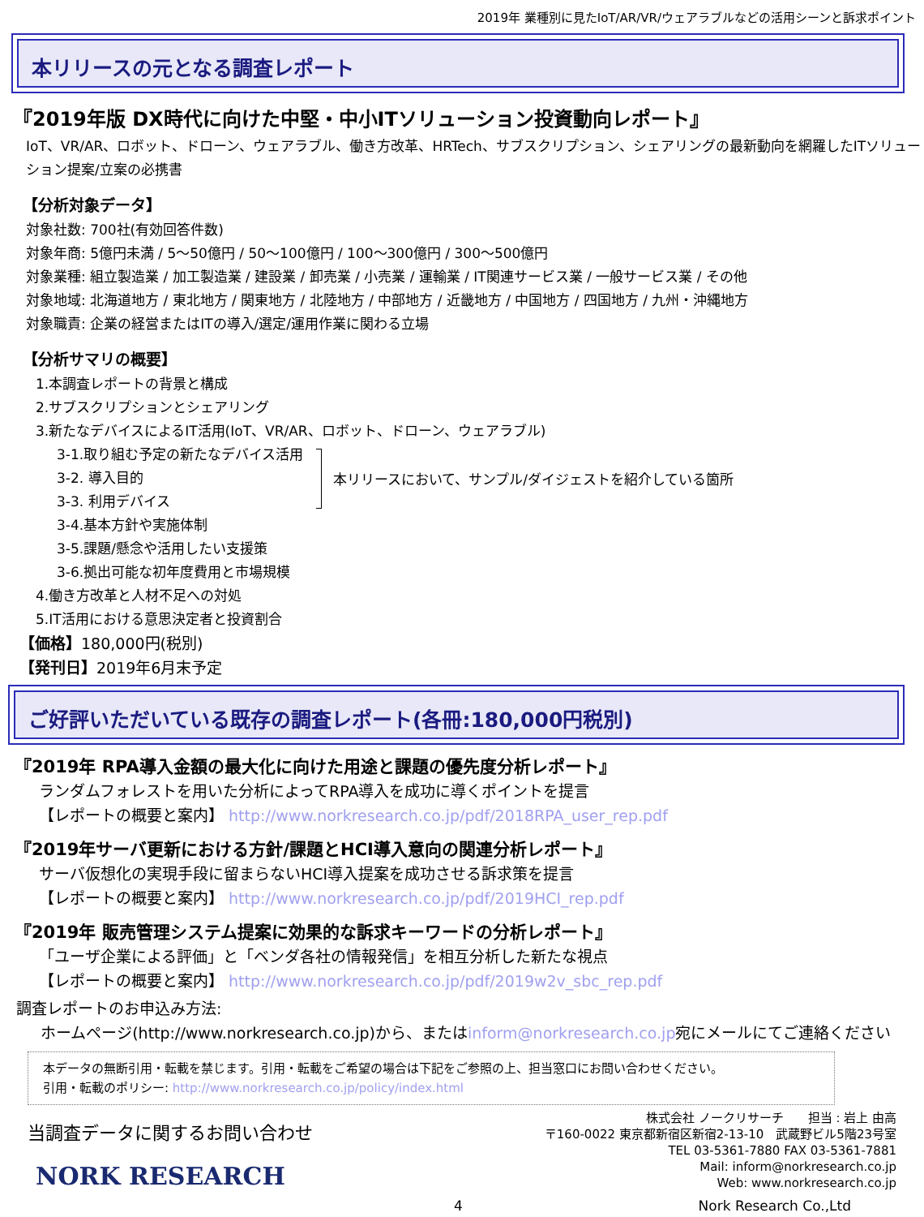2019年 業種別に見たIoT/AR/VR/ウェアラブルなどの活用シーンと訴求ポイント
本リリースの元となる調査レポート
『2019年版 DX時代に向けた中堅・中小ITソリューション投資動向レポート』
IoT、VR/AR、ロボット、ドローン、ウェアラブル、働き方改革、HRTech、サブスクリプション、シェアリングの最新動向を網羅したITソリューション提案/立案の必携書
【分析対象データ】
対象社数: 700社(有効回答件数)
対象年商: 5億円未満 / 5～50億円 / 50～100億円 / 100～300億円 / 300～500億円
対象業種: 組立製造業 / 加工製造業 / 建設業 / 卸売業 / 小売業 / 運輸業 / IT関連サービス業 / 一般サービス業 / その他
対象地域: 北海道地方 / 東北地方 / 関東地方 / 北陸地方 / 中部地方 / 近畿地方 / 中国地方 / 四国地方 / 九州・沖縄地方
対象職責: 企業の経営またはITの導入/選定/運用作業に関わる立場
【分析サマリの概要】
1.本調査レポートの背景と構成
2.サブスクリプションとシェアリング
3.新たなデバイスによるIT活用(IoT、VR/AR、ロボット、ドローン、ウェアラブル)
3-1.取り組む予定の新たなデバイス活用
3-2. 導入目的
3-3. 利用デバイス
本リリースにおいて、サンプル/ダイジェストを紹介している箇所
3-4.基本方針や実施体制
3-5.課題/懸念や活用したい支援策
3-6.拠出可能な初年度費用と市場規模
4.働き方改革と人材不足への対処
5.IT活用における意思決定者と投資割合
【価格】180,000円(税別)
【発刊日】2019年6月末予定
ご好評いただいている既存の調査レポート(各冊:180,000円税別)
『2019年 RPA導入金額の最大化に向けた用途と課題の優先度分析レポート』
ランダムフォレストを用いた分析によってRPA導入を成功に導くポイントを提言
【レポートの概要と案内】 http://www.norkresearch.co.jp/pdf/2018RPA_user_rep.pdf
『2019年サーバ更新における方針/課題とHCI導入意向の関連分析レポート』
サーバ仮想化の実現手段に留まらないHCI導入提案を成功させる訴求策を提言
【レポートの概要と案内】 http://www.norkresearch.co.jp/pdf/2019HCI_rep.pdf
『2019年 販売管理システム提案に効果的な訴求キーワードの分析レポート』
「ユーザ企業による評価」と「ベンダ各社の情報発信」を相互分析した新たな視点
【レポートの概要と案内】 http://www.norkresearch.co.jp/pdf/2019w2v_sbc_rep.pdf
調査レポートのお申込み方法:
ホームページ(http://www.norkresearch.co.jp)から、またはinform@norkresearch.co.jp宛にメールにてご連絡ください
本データの無断引用・転載を禁じます。引用・転載をご希望の場合は下記をご参照の上、担当窓口にお問い合わせください。
引用・転載のポリシー: http://www.norkresearch.co.jp/policy/index.html
当調査データに関するお問い合わせ
NORK RESEARCH
株式会社 ノークリサーチ　　担当 : 岩上 由高
〒160-0022 東京都新宿区新宿2-13-10　武蔵野ビル5階23号室
TEL 03-5361-7880 FAX 03-5361-7881
Mail: inform@norkresearch.co.jp
Web: www.norkresearch.co.jp
4 Nork Research Co.,Ltd